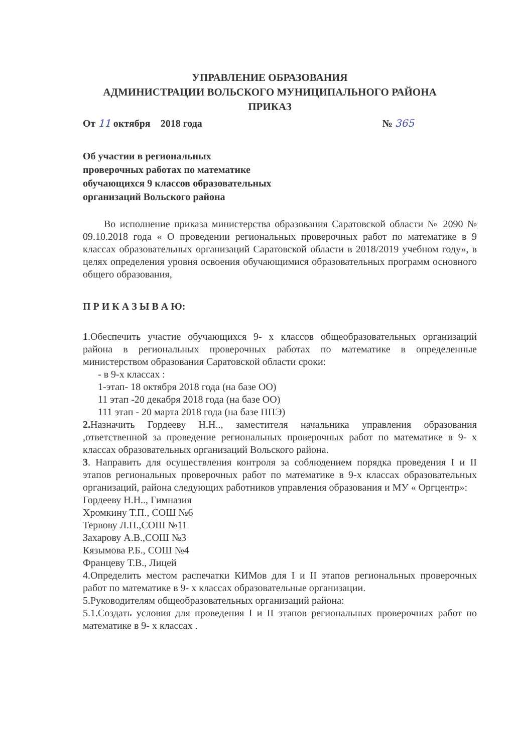УПРАВЛЕНИЕ ОБРАЗОВАНИЯ
АДМИНИСТРАЦИИ ВОЛЬСКОГО МУНИЦИПАЛЬНОГО РАЙОНА
ПРИКАЗ
От 11 октября 2018 года № 365
Об участии в региональных
проверочных работах по математике
обучающихся 9 классов образовательных
организаций Вольского района
Во исполнение приказа министерства образования Саратовской области № 2090 № 09.10.2018 года « О проведении региональных проверочных работ по математике в 9 классах образовательных организаций Саратовской области в 2018/2019 учебном году», в целях определения уровня освоения обучающимися образовательных программ основного общего образования,
П Р И К А З Ы В А Ю:
1.Обеспечить участие обучающихся 9- х классов общеобразовательных организаций района в региональных проверочных работах по математике в определенные министерством образования Саратовской области сроки:
- в 9-х классах :
1-этап- 18 октября 2018 года (на базе ОО)
11 этап -20 декабря 2018 года (на базе ОО)
111 этап - 20 марта 2018 года (на базе ППЭ)
2. Назначить Гордееву Н.Н.., заместителя начальника управления образования ,ответственной за проведение региональных проверочных работ по математике в 9- х классах образовательных организаций Вольского района.
3. Направить для осуществления контроля за соблюдением порядка проведения I и II этапов региональных проверочных работ по математике в 9-х классах образовательных организаций, района следующих работников управления образования и МУ « Оргцентр»:
Гордееву Н.Н.., Гимназия
Хромкину Т.П., СОШ №6
Тервову Л.П.,СОШ №11
Захарову А.В.,СОШ №3
Кязымова Р.Б., СОШ №4
Францеву Т.В., Лицей
4.Определить местом распечатки КИМов для I и II этапов региональных проверочных работ по математике в 9- х классах образовательные организации.
5.Руководителям общеобразовательных организаций района:
5.1.Создать условия для проведения I и II этапов региональных проверочных работ по математике в 9- х классах .